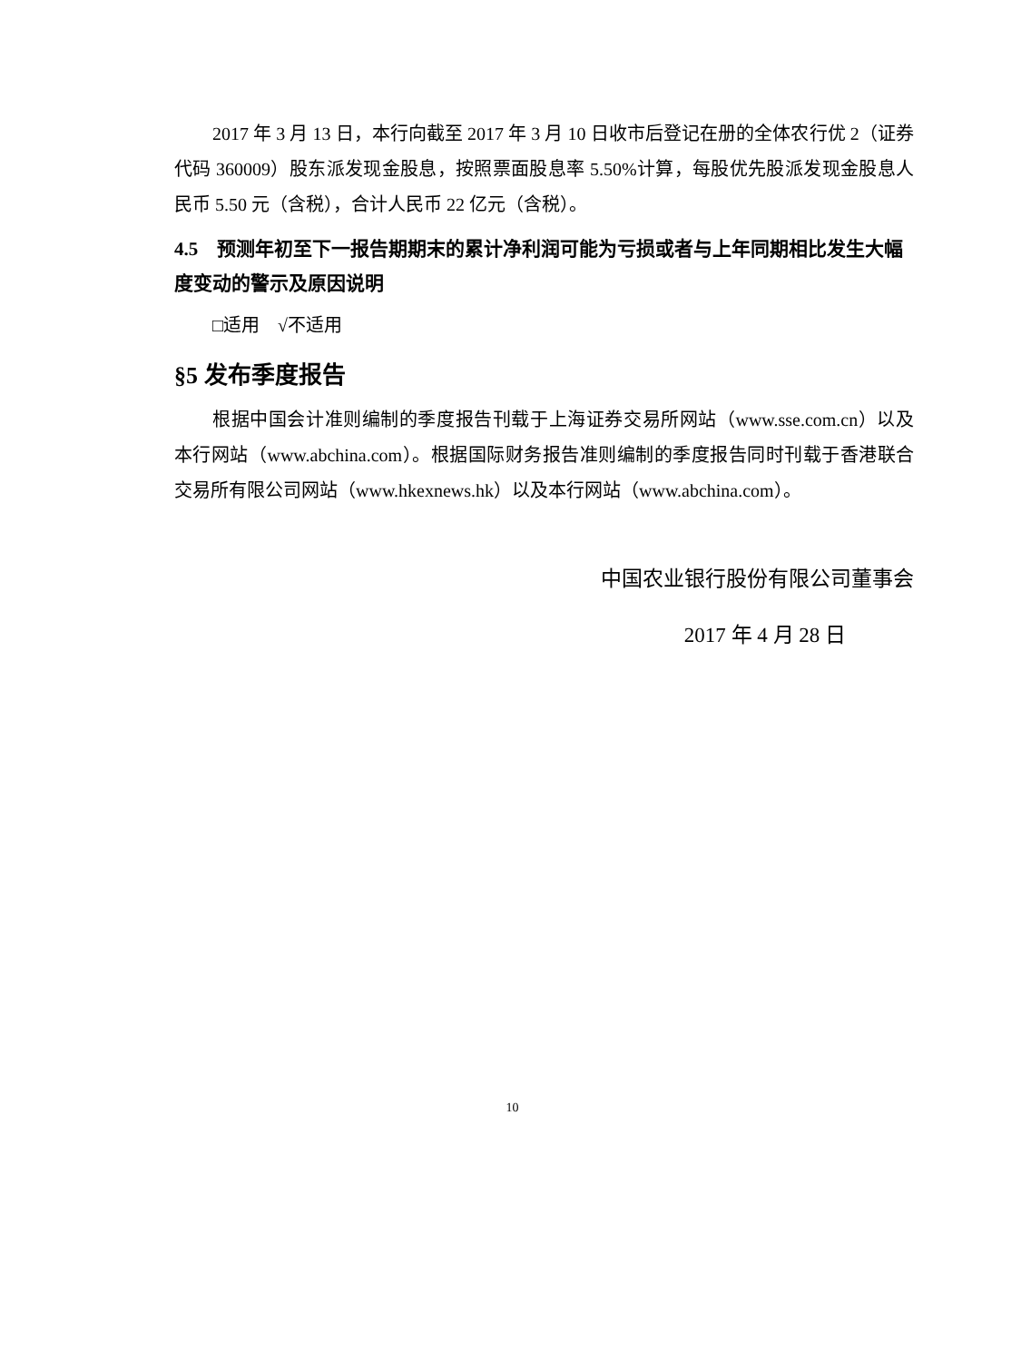2017 年 3 月 13 日，本行向截至 2017 年 3 月 10 日收市后登记在册的全体农行优 2（证券代码 360009）股东派发现金股息，按照票面股息率 5.50%计算，每股优先股派发现金股息人民币 5.50 元（含税），合计人民币 22 亿元（含税）。
4.5　预测年初至下一报告期期末的累计净利润可能为亏损或者与上年同期相比发生大幅度变动的警示及原因说明
□适用　√不适用
§5 发布季度报告
根据中国会计准则编制的季度报告刊载于上海证券交易所网站（www.sse.com.cn）以及本行网站（www.abchina.com）。根据国际财务报告准则编制的季度报告同时刊载于香港联合交易所有限公司网站（www.hkexnews.hk）以及本行网站（www.abchina.com）。
中国农业银行股份有限公司董事会
2017 年 4 月 28 日
10